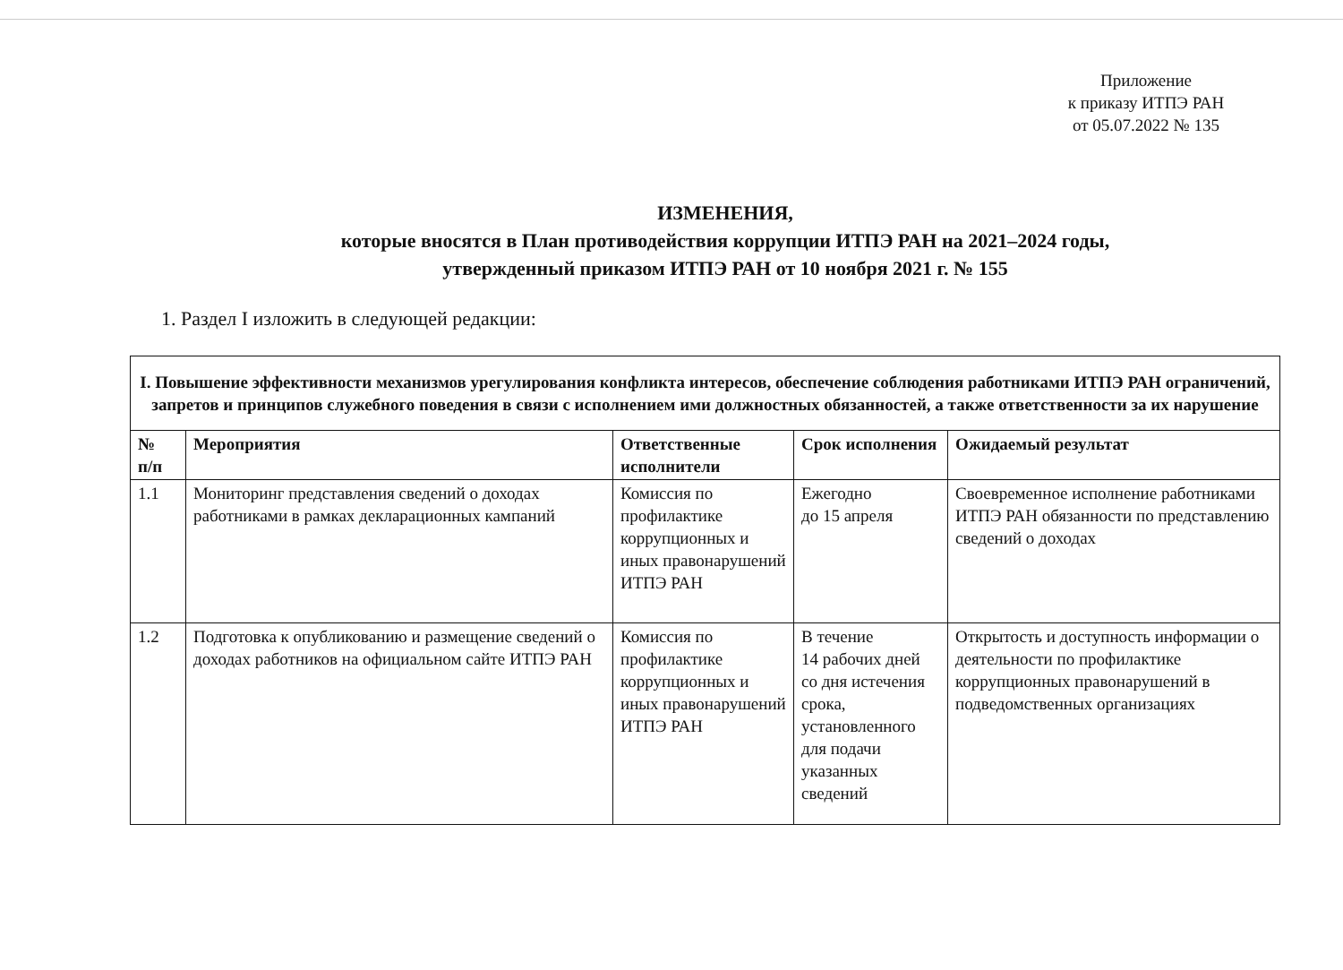Приложение
к приказу ИТПЭ РАН
от 05.07.2022 № 135
ИЗМЕНЕНИЯ,
которые вносятся в План противодействия коррупции ИТПЭ РАН на 2021–2024 годы,
утвержденный приказом ИТПЭ РАН от 10 ноября 2021 г. № 155
1. Раздел I изложить в следующей редакции:
| I. Повышение эффективности механизмов урегулирования конфликта интересов, обеспечение соблюдения работниками ИТПЭ РАН ограничений, запретов и принципов служебного поведения в связи с исполнением ими должностных обязанностей, а также ответственности за их нарушение | | | | |
| --- | --- | --- | --- | --- |
| № п/п | Мероприятия | Ответственные исполнители | Срок исполнения | Ожидаемый результат |
| 1.1 | Мониторинг представления сведений о доходах работниками в рамках декларационных кампаний | Комиссия по профилактике коррупционных и иных правонарушений ИТПЭ РАН | Ежегодно до 15 апреля | Своевременное исполнение работниками ИТПЭ РАН обязанности по представлению сведений о доходах |
| 1.2 | Подготовка к опубликованию и размещение сведений о доходах работников на официальном сайте ИТПЭ РАН | Комиссия по профилактике коррупционных и иных правонарушений ИТПЭ РАН | В течение 14 рабочих дней со дня истечения срока, установленного для подачи указанных сведений | Открытость и доступность информации о деятельности по профилактике коррупционных правонарушений в подведомственных организациях |